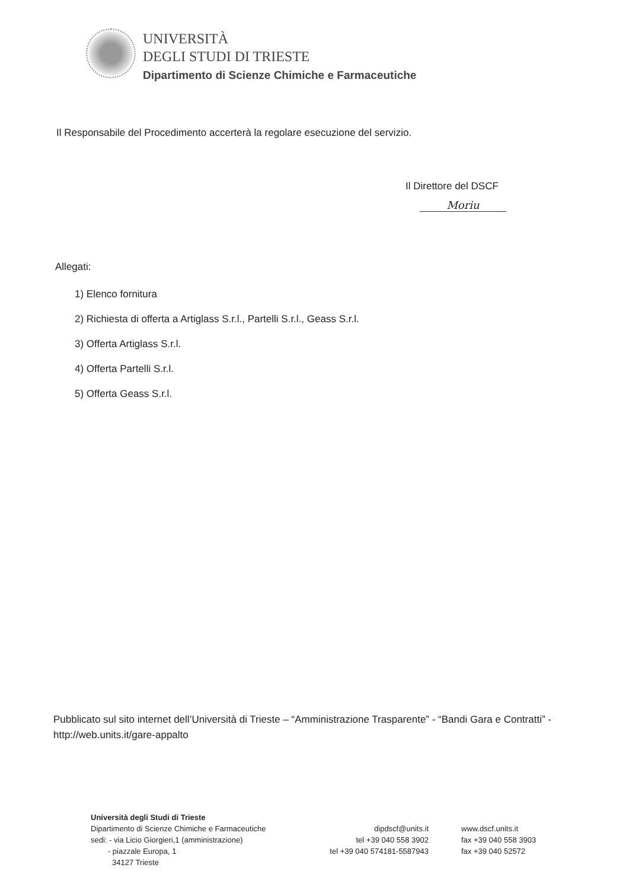UNIVERSITÀ
DEGLI STUDI DI TRIESTE
Dipartimento di Scienze Chimiche e Farmaceutiche
Il Responsabile del Procedimento accerterà la regolare esecuzione del servizio.
Il Direttore del DSCF
Moriu
Allegati:
1) Elenco fornitura
2) Richiesta di offerta a Artiglass S.r.l., Partelli S.r.l., Geass S.r.l.
3) Offerta Artiglass S.r.l.
4) Offerta Partelli S.r.l.
5) Offerta Geass S.r.l.
Pubblicato sul sito internet dell’Università di Trieste – “Amministrazione Trasparente” - “Bandi Gara e Contratti” - http://web.units.it/gare-appalto
Università degli Studi di Trieste
Dipartimento di Scienze Chimiche e Farmaceutiche
sedi: - via Licio Giorgieri,1 (amministrazione)
- piazzale Europa, 1
34127 Trieste
dipdscf@units.it
tel +39 040 558 3902
tel +39 040 574181-5587943
www.dscf.units.it
fax +39 040 558 3903
fax +39 040 52572